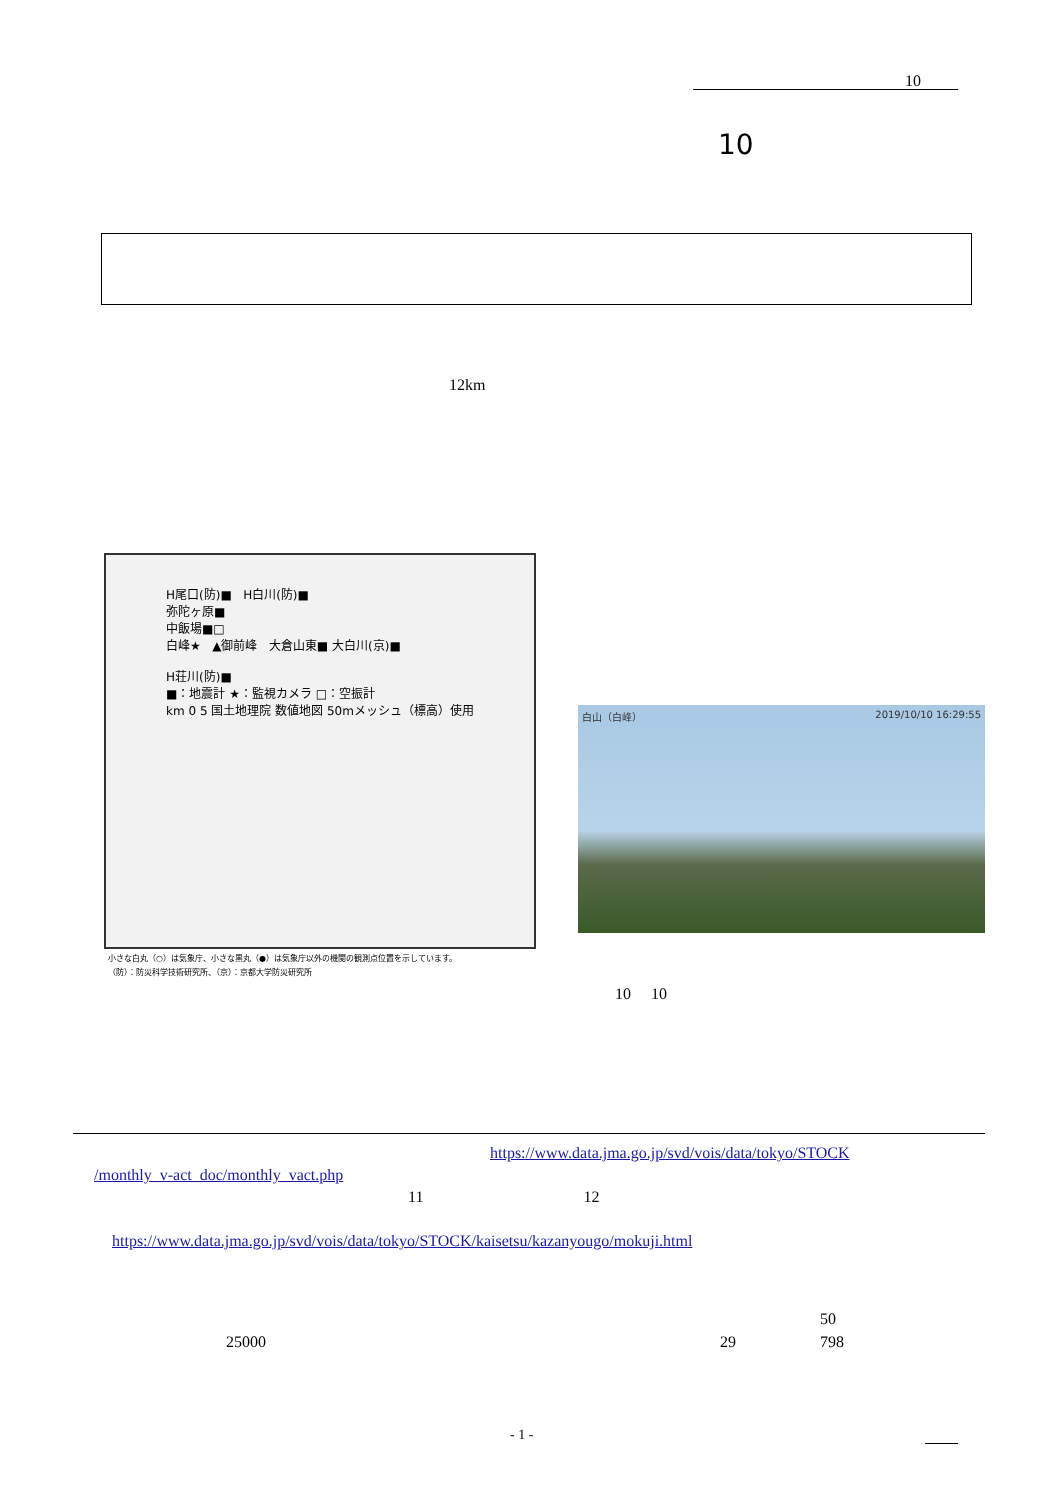10
10
12km
H尾口(防)■ H白川(防)■
弥陀ヶ原■
中飯場■□
白峰★ ▲御前峰 大倉山東■ 大白川(京)■
H荘川(防)■
■：地震計 ★：監視カメラ □：空振計
km 0 5 国土地理院 数値地図 50mメッシュ（標高）使用
小さな白丸（○）は気象庁、小さな黒丸（●）は気象庁以外の機関の観測点位置を示しています。
（防）：防災科学技術研究所、（京）：京都大学防災研究所
白山（白峰） 2019/10/10 16:29:55
10 10
https://www.data.jma.go.jp/svd/vois/data/tokyo/STOCK
/monthly_v-act_doc/monthly_vact.php
11 12
https://www.data.jma.go.jp/svd/vois/data/tokyo/STOCK/kaisetsu/kazanyougo/mokuji.html
50
25000 29 798
- 1 -